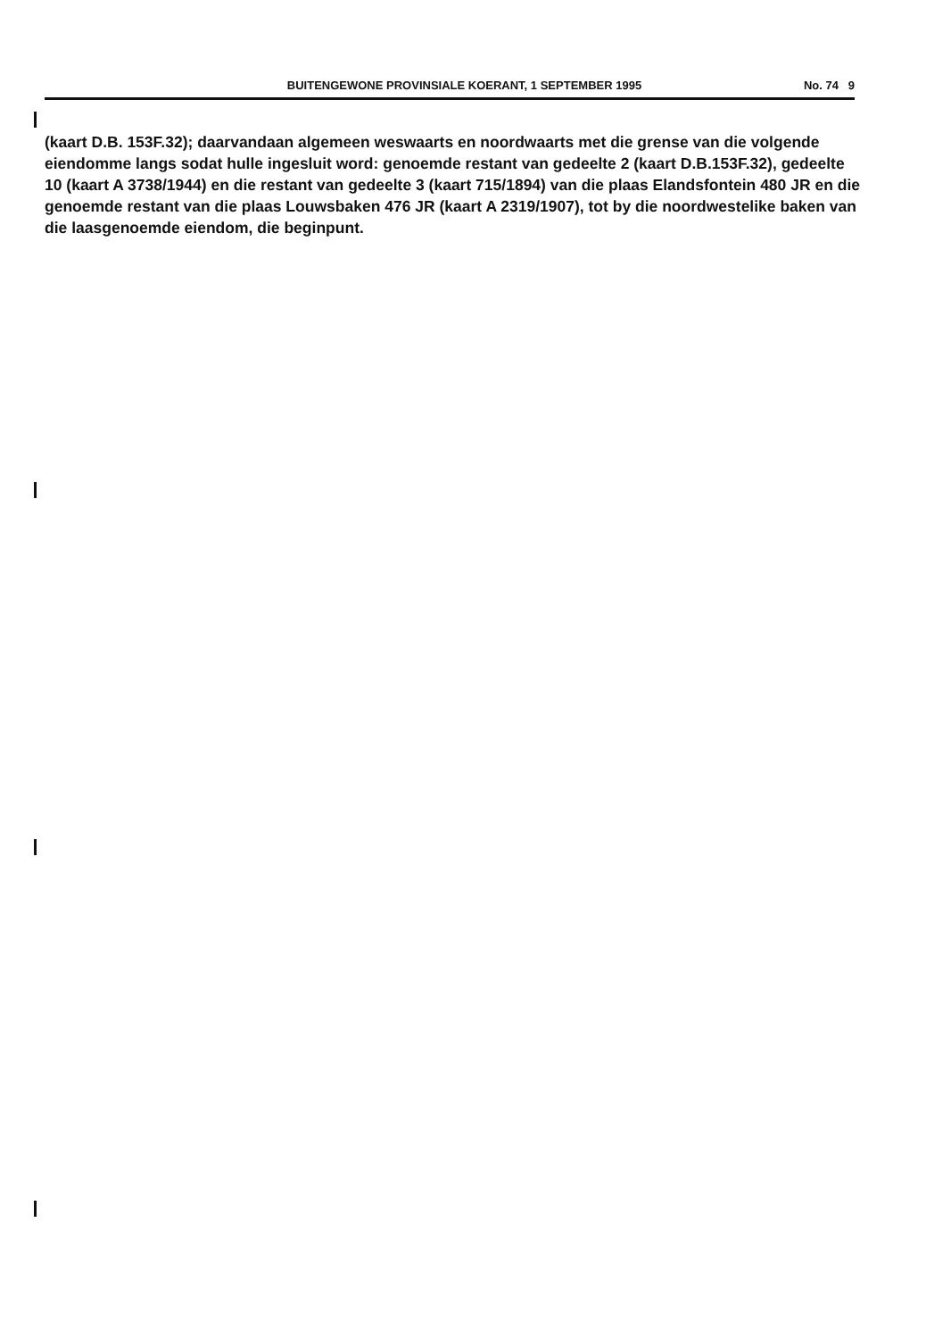BUITENGEWONE PROVINSIALE KOERANT, 1 SEPTEMBER 1995 No. 74 9
(kaart D.B. 153F.32); daarvandaan algemeen weswaarts en noordwaarts met die grense van die volgende eiendomme langs sodat hulle ingesluit word: genoemde restant van gedeelte 2 (kaart D.B.153F.32), gedeelte 10 (kaart A 3738/1944) en die restant van gedeelte 3 (kaart 715/1894) van die plaas Elandsfontein 480 JR en die genoemde restant van die plaas Louwsbaken 476 JR (kaart A 2319/1907), tot by die noordwestelike baken van die laasgenoemde eiendom, die beginpunt.